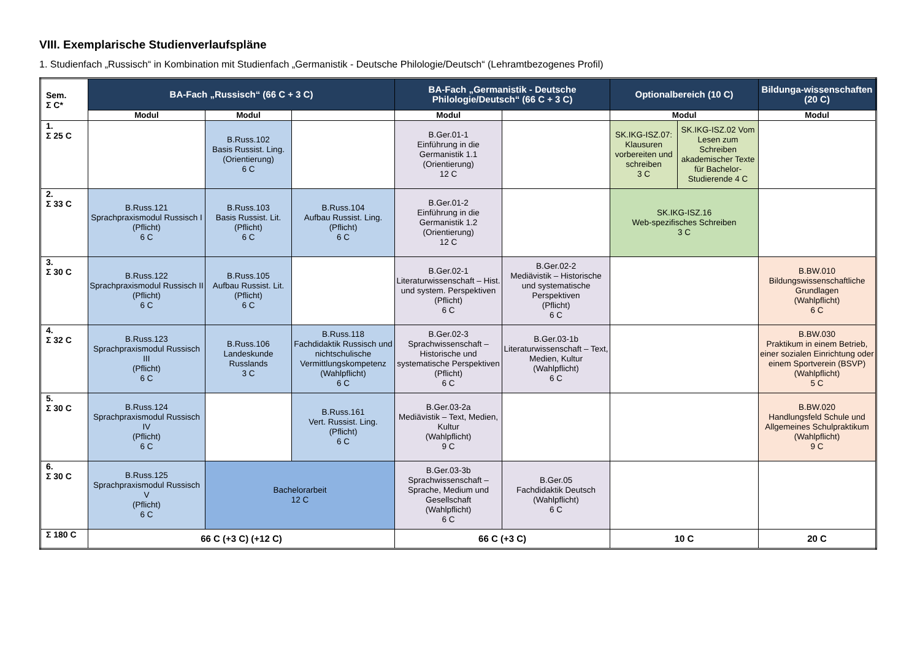VIII. Exemplarische Studienverlaufspläne
1. Studienfach „Russisch“ in Kombination mit Studienfach „Germanistik - Deutsche Philologie/Deutsch“ (Lehramtbezogenes Profil)
| Sem. Σ C* | BA-Fach „Russisch“ (66 C + 3 C) | | | BA-Fach „Germanistik - Deutsche Philologie/Deutsch“ (66 C + 3 C) | | Optionalbereich (10 C) | | Bildunga-wissenschaften (20 C) |
| | Modul | Modul | | Modul | | Modul | | Modul |
| 1. Σ 25 C | | B.Russ.102 Basis Russist. Ling. (Orientierung) 6 C | | B.Ger.01-1 Einführung in die Germanistik 1.1 (Orientierung) 12 C | | SK.IKG-ISZ.07: Klausuren vorbereiten und schreiben 3 C | SK.IKG-ISZ.02 Vom Lesen zum Schreiben akademischer Texte für Bachelor-Studierende 4 C | |
| 2. Σ 33 C | B.Russ.121 Sprachpraxismodul Russisch I (Pflicht) 6 C | B.Russ.103 Basis Russist. Lit. (Pflicht) 6 C | B.Russ.104 Aufbau Russist. Ling. (Pflicht) 6 C | B.Ger.01-2 Einführung in die Germanistik 1.2 (Orientierung) 12 C | | SK.IKG-ISZ.16 Web-spezifisches Schreiben 3 C | | |
| 3. Σ 30 C | B.Russ.122 Sprachpraxismodul Russisch II (Pflicht) 6 C | B.Russ.105 Aufbau Russist. Lit. (Pflicht) 6 C | | B.Ger.02-1 Literaturwissenschaft – Hist. und system. Perspektiven (Pflicht) 6 C | B.Ger.02-2 Mediävistik – Historische und systematische Perspektiven (Pflicht) 6 C | | | B.BW.010 Bildungswissenschaftliche Grundlagen (Wahlpflicht) 6 C |
| 4. Σ 32 C | B.Russ.123 Sprachpraxismodul Russisch III (Pflicht) 6 C | B.Russ.106 Landeskunde Russlands 3 C | B.Russ.118 Fachdidaktik Russisch und nichtschulische Vermittlungskompetenz (Wahlpflicht) 6 C | B.Ger.02-3 Sprachwissenschaft – Historische und systematische Perspektiven (Pflicht) 6 C | B.Ger.03-1b Literaturwissenschaft – Text, Medien, Kultur (Wahlpflicht) 6 C | | | B.BW.030 Praktikum in einem Betrieb, einer sozialen Einrichtung oder einem Sportverein (BSVP) (Wahlpflicht) 5 C |
| 5. Σ 30 C | B.Russ.124 Sprachpraxismodul Russisch IV (Pflicht) 6 C | | B.Russ.161 Vert. Russist. Ling. (Pflicht) 6 C | B.Ger.03-2a Mediävistik – Text, Medien, Kultur (Wahlpflicht) 9 C | | | | B.BW.020 Handlungsfeld Schule und Allgemeines Schulpraktikum (Wahlpflicht) 9 C |
| 6. Σ 30 C | B.Russ.125 Sprachpraxismodul Russisch V (Pflicht) 6 C | Bachelorarbeit 12 C | | B.Ger.03-3b Sprachwissenschaft – Sprache, Medium und Gesellschaft (Wahlpflicht) 6 C | B.Ger.05 Fachdidaktik Deutsch (Wahlpflicht) 6 C | | | |
| Σ 180 C | 66 C (+3 C) (+12 C) | | | 66 C (+3 C) | | 10 C | | 20 C |